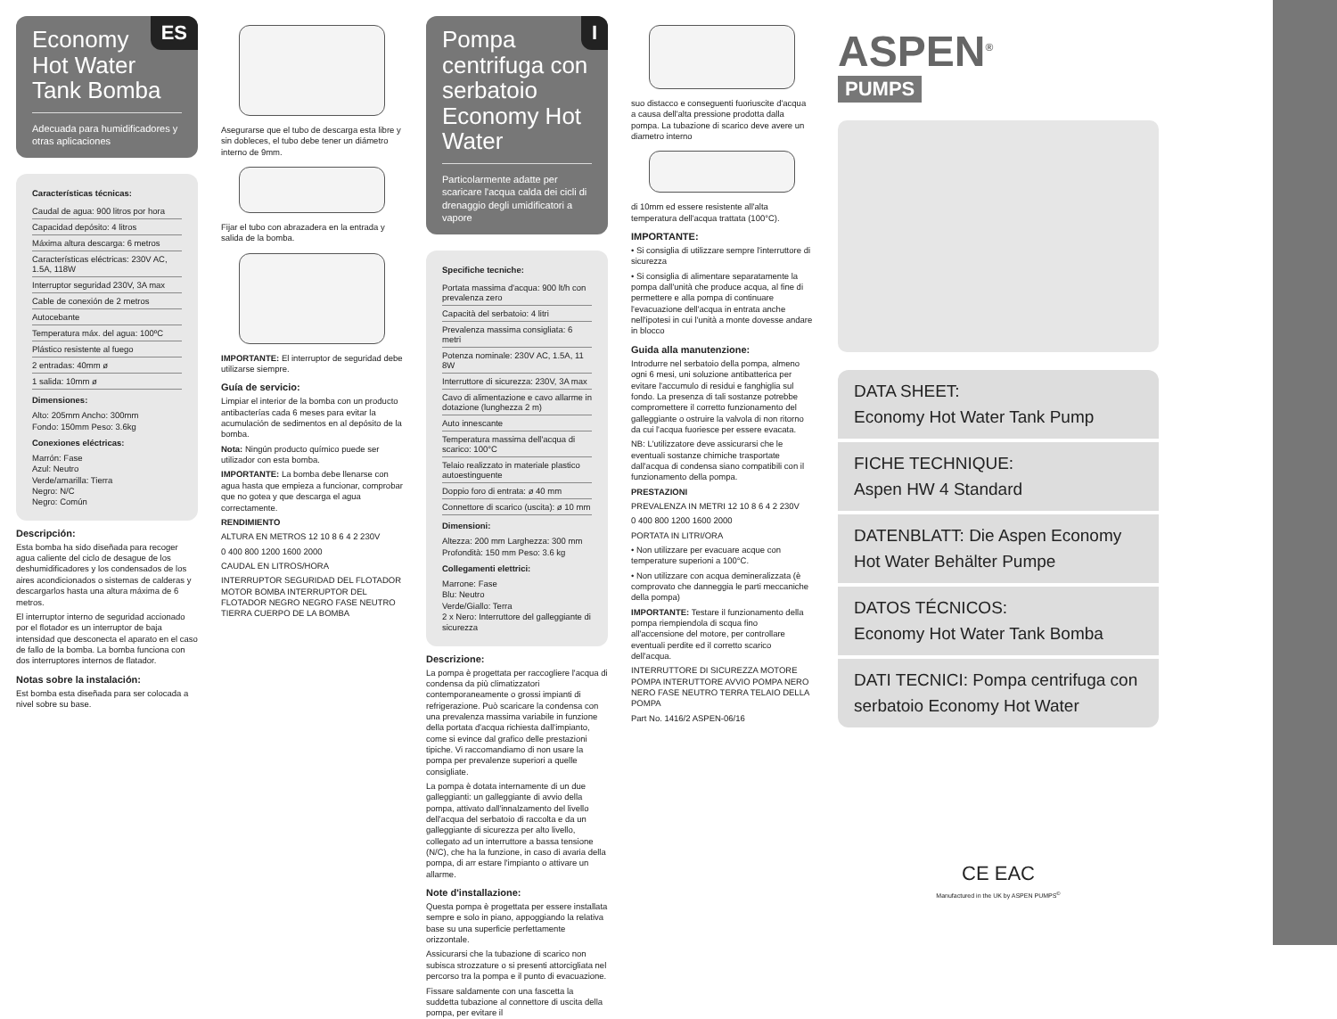ES
Economy
Hot Water
Tank Bomba
Adecuada para humidificadores y otras aplicaciones
Características técnicas:
Caudal de agua: 900 litros por hora
Capacidad depósito: 4 litros
Máxima altura descarga: 6 metros
Características eléctricas: 230V AC, 1.5A, 118W
Interruptor seguridad 230V, 3A max
Cable de conexión de 2 metros
Autocebante
Temperatura máx. del agua: 100ºC
Plástico resistente al fuego
2 entradas: 40mm ø
1 salida: 10mm ø
Dimensiones:
Alto: 205mm Ancho: 300mm
Fondo: 150mm Peso: 3.6kg
Conexiones eléctricas:
Marrón: Fase
Azul: Neutro
Verde/amarilla: Tierra
Negro: N/C
Negro: Común
Descripción:
Esta bomba ha sido diseñada para recoger agua caliente del ciclo de desague de los deshumidificadores y los condensados de los aires acondicionados o sistemas de calderas y descargarlos hasta una altura máxima de 6 metros.
El interruptor interno de seguridad accionado por el flotador es un interruptor de baja intensidad que desconecta el aparato en el caso de fallo de la bomba. La bomba funciona con dos interruptores internos de flatador.
Notas sobre la instalación:
Est bomba esta diseñada para ser colocada a nivel sobre su base.
Asegurarse que el tubo de descarga esta libre y sin dobleces, el tubo debe tener un diámetro interno de 9mm.
Fijar el tubo con abrazadera en la entrada y salida de la bomba.
IMPORTANTE: El interruptor de seguridad debe utilizarse siempre.
Guía de servicio:
Limpiar el interior de la bomba con un producto antibacterías cada 6 meses para evitar la acumulación de sedimentos en al depósito de la bomba.
Nota: Ningún producto químico puede ser utilizador con esta bomba.
IMPORTANTE: La bomba debe llenarse con agua hasta que empieza a funcionar, comprobar que no gotea y que descarga el agua correctamente.
RENDIMIENTO
ALTURA EN METROS 12 10 8 6 4 2 230V
0 400 800 1200 1600 2000
CAUDAL EN LITROS/HORA
INTERRUPTOR SEGURIDAD DEL FLOTADOR MOTOR BOMBA INTERRUPTOR DEL FLOTADOR NEGRO NEGRO FASE NEUTRO TIERRA CUERPO DE LA BOMBA
I
Pompa centrifuga con serbatoio Economy Hot Water
Particolarmente adatte per scaricare l'acqua calda dei cicli di drenaggio degli umidificatori a vapore
Specifiche tecniche:
Portata massima d'acqua: 900 lt/h con prevalenza zero
Capacità del serbatoio: 4 litri
Prevalenza massima consigliata: 6 metri
Potenza nominale: 230V AC, 1.5A, 11 8W
Interruttore di sicurezza: 230V, 3A max
Cavo di alimentazione e cavo allarme in dotazione (lunghezza 2 m)
Auto innescante
Temperatura massima dell'acqua di scarico: 100°C
Telaio realizzato in materiale plastico autoestinguente
Doppio foro di entrata: ø 40 mm
Connettore di scarico (uscita): ø 10 mm
Dimensioni:
Altezza: 200 mm Larghezza: 300 mm
Profondità: 150 mm Peso: 3.6 kg
Collegamenti elettrici:
Marrone: Fase
Blu: Neutro
Verde/Giallo: Terra
2 x Nero: Interruttore del galleggiante di sicurezza
Descrizione:
La pompa è progettata per raccogliere l'acqua di condensa da più climatizzatori contemporaneamente o grossi impianti di refrigerazione. Può scaricare la condensa con una prevalenza massima variabile in funzione della portata d'acqua richiesta dall'impianto, come si evince dal grafico delle prestazioni tipiche. Vi raccomandiamo di non usare la pompa per prevalenze superiori a quelle consigliate.
La pompa è dotata internamente di un due galleggianti: un galleggiante di avvio della pompa, attivato dall'innalzamento del livello dell'acqua del serbatoio di raccolta e da un galleggiante di sicurezza per alto livello, collegato ad un interruttore a bassa tensione (N/C), che ha la funzione, in caso di avaria della pompa, di arr estare l'impianto o attivare un allarme.
Note d'installazione:
Questa pompa è progettata per essere installata sempre e solo in piano, appoggiando la relativa base su una superficie perfettamente orizzontale.
Assicurarsi che la tubazione di scarico non subisca strozzature o si presenti attorcigliata nel percorso tra la pompa e il punto di evacuazione.
Fissare saldamente con una fascetta la suddetta tubazione al connettore di uscita della pompa, per evitare il
suo distacco e conseguenti fuoriuscite d'acqua a causa dell'alta pressione prodotta dalla pompa. La tubazione di scarico deve avere un diametro interno
di 10mm ed essere resistente all'alta temperatura dell'acqua trattata (100°C).
IMPORTANTE:
• Si consiglia di utilizzare sempre l'interruttore di sicurezza
• Si consiglia di alimentare separatamente la pompa dall'unità che produce acqua, al fine di permettere e alla pompa di continuare l'evacuazione dell'acqua in entrata anche nell'ipotesi in cui l'unità a monte dovesse andare in blocco
Guida alla manutenzione:
Introdurre nel serbatoio della pompa, almeno ogni 6 mesi, uni soluzione antibatterica per evitare l'accumulo di residui e fanghiglia sul fondo. La presenza di tali sostanze potrebbe compromettere il corretto funzionamento del galleggiante o ostruire la valvola di non ritorno da cui l'acqua fuoriesce per essere evacata.
NB: L'utilizzatore deve assicurarsi che le eventuali sostanze chimiche trasportate dall'acqua di condensa siano compatibili con il funzionamento della pompa.
PRESTAZIONI
PREVALENZA IN METRI 12 10 8 6 4 2 230V
0 400 800 1200 1600 2000
PORTATA IN LITRI/ORA
• Non utilizzare per evacuare acque con temperature superioni a 100°C.
• Non utilizzare con acqua demineralizzata (è comprovato che danneggia le parti meccaniche della pompa)
IMPORTANTE: Testare il funzionamento della pompa riempiendola di scqua fino all'accensione del motore, per controllare eventuali perdite ed il corretto scarico dell'acqua.
INTERRUTTORE DI SICUREZZA MOTORE POMPA INTERUTTORE AVVIO POMPA NERO NERO FASE NEUTRO TERRA TELAIO DELLA POMPA
Part No. 1416/2 ASPEN-06/16
ASPEN<sup>®</sup>
PUMPS
DATA SHEET:
Economy Hot Water Tank Pump
FICHE TECHNIQUE:
Aspen HW 4 Standard
DATENBLATT: Die Aspen Economy Hot Water Behälter Pumpe
DATOS TÉCNICOS:
Economy Hot Water Tank Bomba
DATI TECNICI: Pompa centrifuga con serbatoio Economy Hot Water
CE EAC
Manufactured in the UK by ASPEN PUMPS<sup>©</sup>